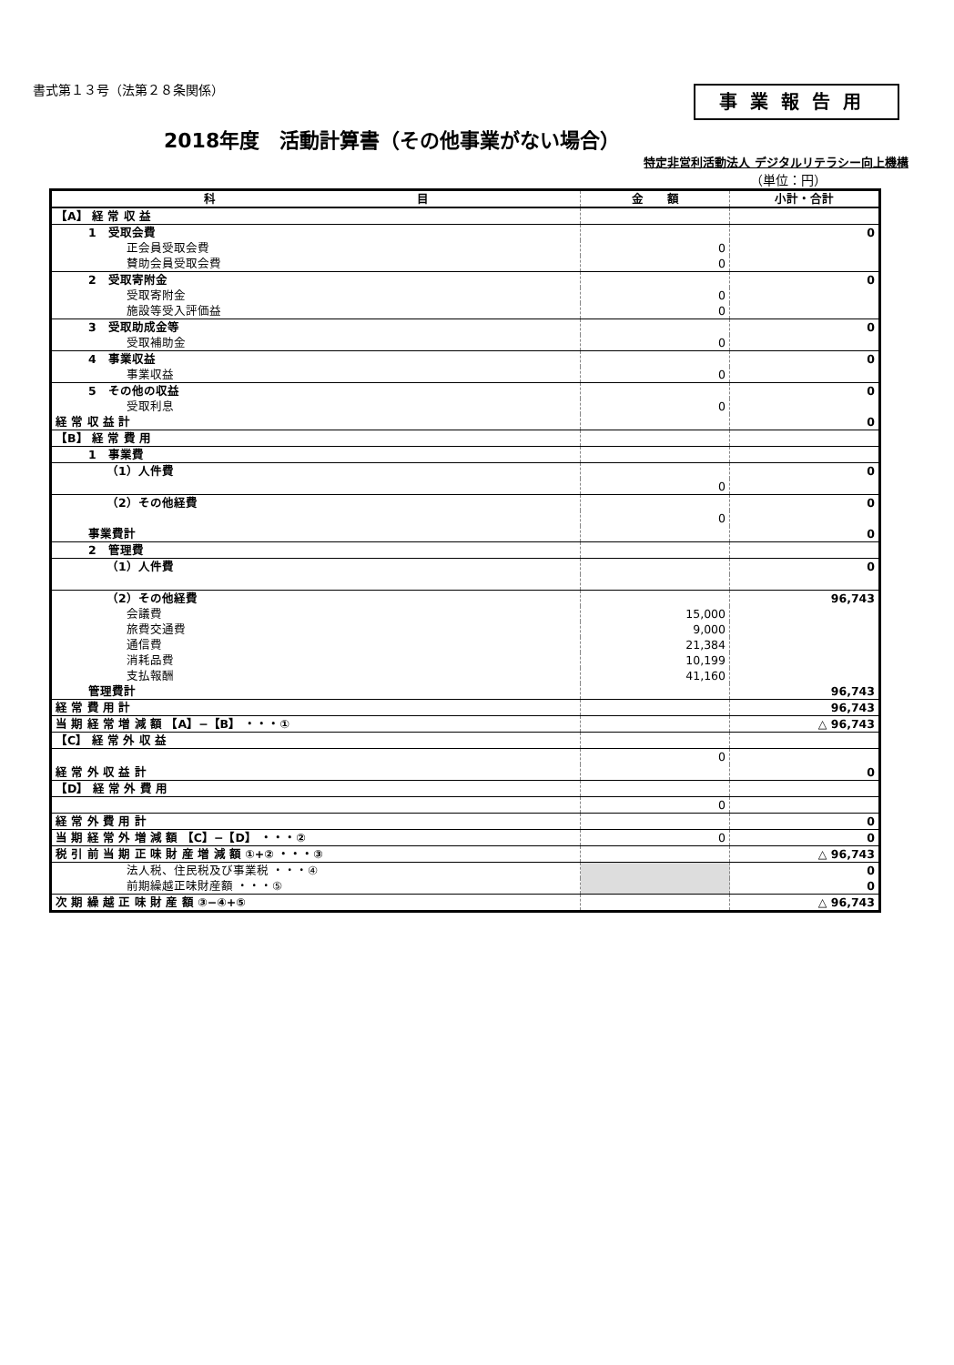書式第１３号（法第２８条関係）
事業報告用
2018年度　活動計算書（その他事業がない場合）
特定非営利活動法人 デジタルリテラシー向上機構
（単位：円）
| 科 目 | 金 額 | 小計・合計 |
| --- | --- | --- |
| 【A】 経 常 収 益 | | |
| 1 受取会費 | | 0 |
| 正会員受取会費 | 0 | |
| 賛助会員受取会費 | 0 | |
| 2 受取寄附金 | | 0 |
| 受取寄附金 | 0 | |
| 施設等受入評価益 | 0 | |
| 3 受取助成金等 | | 0 |
| 受取補助金 | 0 | |
| 4 事業収益 | | 0 |
| 事業収益 | 0 | |
| 5 その他の収益 | | 0 |
| 受取利息 | 0 | |
| 経 常 収 益 計 | | 0 |
| 【B】 経 常 費 用 | | |
| 1 事業費 | | |
| （1）人件費 | | 0 |
| | 0 | |
| （2）その他経費 | | 0 |
| | 0 | |
| 事業費計 | | 0 |
| 2 管理費 | | |
| （1）人件費 | | 0 |
| （2）その他経費 | | 96,743 |
| 会議費 | 15,000 | |
| 旅費交通費 | 9,000 | |
| 通信費 | 21,384 | |
| 消耗品費 | 10,199 | |
| 支払報酬 | 41,160 | |
| 管理費計 | | 96,743 |
| 経 常 費 用 計 | | 96,743 |
| 当 期 経 常 増 減 額 【A】−【B】 ・・・① | | △ 96,743 |
| 【C】 経 常 外 収 益 | | |
| | 0 | |
| 経 常 外 収 益 計 | | 0 |
| 【D】 経 常 外 費 用 | | |
| | 0 | |
| 経 常 外 費 用 計 | | 0 |
| 当 期 経 常 外 増 減 額 【C】−【D】 ・・・② | 0 | 0 |
| 税 引 前 当 期 正 味 財 産 増 減 額 ①+② ・・・③ | | △ 96,743 |
| 法人税、住民税及び事業税 ・・・④ | | 0 |
| 前期繰越正味財産額 ・・・⑤ | | 0 |
| 次 期 繰 越 正 味 財 産 額 ③−④+⑤ | | △ 96,743 |